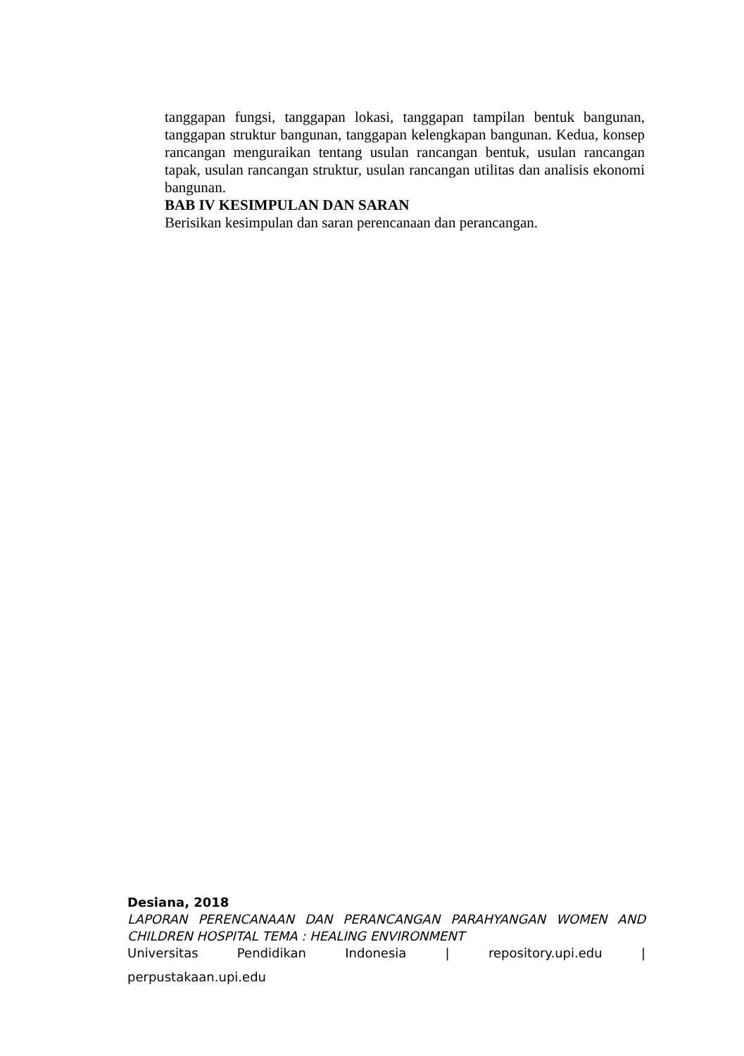tanggapan fungsi, tanggapan lokasi, tanggapan tampilan bentuk bangunan, tanggapan struktur bangunan, tanggapan kelengkapan bangunan. Kedua, konsep rancangan menguraikan tentang usulan rancangan bentuk, usulan rancangan tapak, usulan rancangan struktur, usulan rancangan utilitas dan analisis ekonomi bangunan.
BAB IV KESIMPULAN DAN SARAN
Berisikan kesimpulan dan saran perencanaan dan perancangan.
Desiana, 2018
LAPORAN PERENCANAAN DAN PERANCANGAN PARAHYANGAN WOMEN AND CHILDREN HOSPITAL TEMA : HEALING ENVIRONMENT
Universitas Pendidikan Indonesia | repository.upi.edu |
perpustakaan.upi.edu